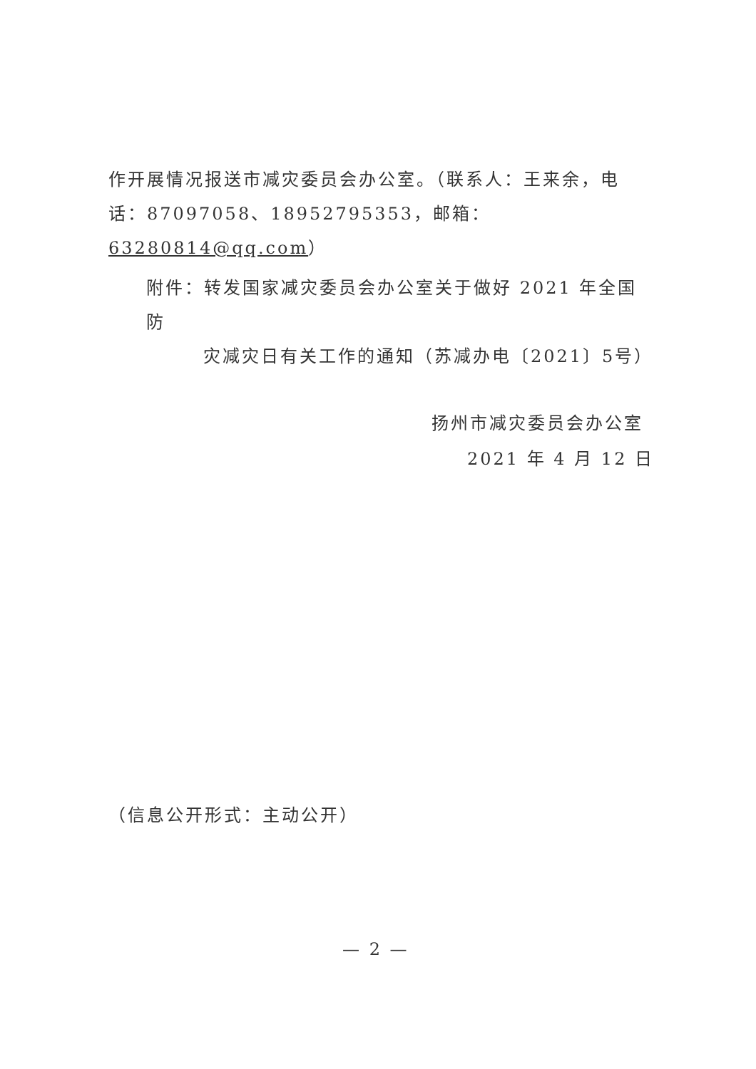作开展情况报送市减灾委员会办公室。（联系人：王来余，电话：87097058、18952795353，邮箱：63280814@qq.com）
附件：转发国家减灾委员会办公室关于做好 2021 年全国防
灾减灾日有关工作的通知（苏减办电〔2021〕5号）
扬州市减灾委员会办公室
2021 年 4 月 12 日
（信息公开形式：主动公开）
— 2 —